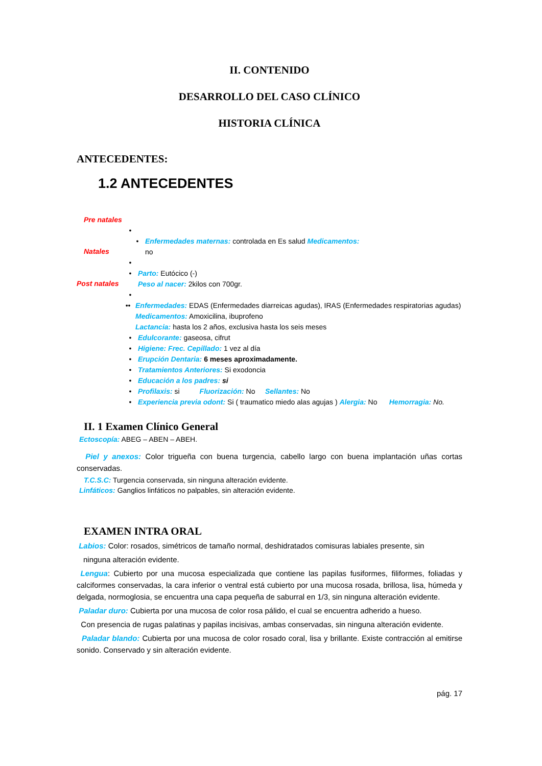II. CONTENIDO
DESARROLLO DEL CASO CLÍNICO
HISTORIA CLÍNICA
ANTECEDENTES:
1.2 ANTECEDENTES
Pre natales
•
Natales
• Enfermedades maternas: controlada en Es salud Medicamentos:
no
•
Post natales
• Parto: Eutócico (-)
Peso al nacer: 2kilos con 700gr.
•
•• Enfermedades: EDAS (Enfermedades diarreicas agudas), IRAS (Enfermedades respiratorias agudas)
Medicamentos: Amoxicilina, ibuprofeno
Lactancia: hasta los 2 años, exclusiva hasta los seis meses
• Edulcorante: gaseosa, cifrut
• Higiene: Frec. Cepillado: 1 vez al día
• Erupción Dentaria: 6 meses aproximadamente.
• Tratamientos Anteriores: Si exodoncia
• Educación a los padres: si
• Profilaxis: si Fluorización: No Sellantes: No
• Experiencia previa odont: Si ( traumatico miedo alas agujas ) Alergia: No Hemorragia: No.
II. 1 Examen Clínico General
Ectoscopía: ABEG – ABEN – ABEH.
Piel y anexos: Color trigueña con buena turgencia, cabello largo con buena implantación uñas cortas conservadas.
T.C.S.C: Turgencia conservada, sin ninguna alteración evidente.
Linfáticos: Ganglios linfáticos no palpables, sin alteración evidente.
EXAMEN INTRA ORAL
Labios: Color: rosados, simétricos de tamaño normal, deshidratados comisuras labiales presente, sin
ninguna alteración evidente.
Lengua: Cubierto por una mucosa especializada que contiene las papilas fusiformes, filiformes, foliadas y calciformes conservadas, la cara inferior o ventral está cubierto por una mucosa rosada, brillosa, lisa, húmeda y delgada, normoglosia, se encuentra una capa pequeña de saburral en 1/3, sin ninguna alteración evidente.
Paladar duro: Cubierta por una mucosa de color rosa pálido, el cual se encuentra adherido a hueso.
Con presencia de rugas palatinas y papilas incisivas, ambas conservadas, sin ninguna alteración evidente.
Paladar blando: Cubierta por una mucosa de color rosado coral, lisa y brillante. Existe contracción al emitirse sonido. Conservado y sin alteración evidente.
pág. 17